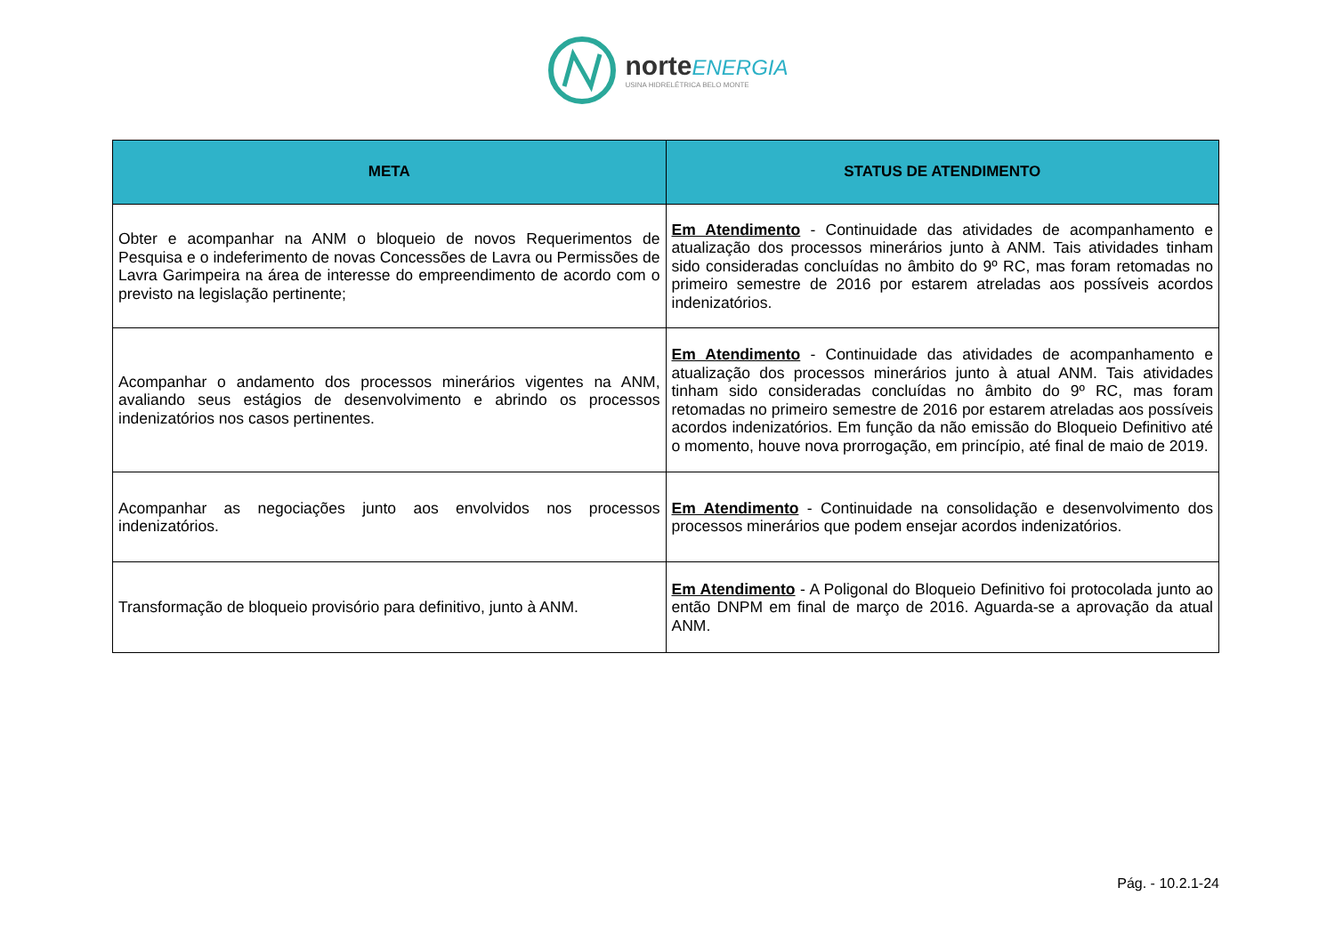norte ENERGIA
USINA HIDRELÉTRICA BELO MONTE
| META | STATUS DE ATENDIMENTO |
| --- | --- |
| Obter e acompanhar na ANM o bloqueio de novos Requerimentos de Pesquisa e o indeferimento de novas Concessões de Lavra ou Permissões de Lavra Garimpeira na área de interesse do empreendimento de acordo com o previsto na legislação pertinente; | Em Atendimento - Continuidade das atividades de acompanhamento e atualização dos processos minerários junto à ANM. Tais atividades tinham sido consideradas concluídas no âmbito do 9º RC, mas foram retomadas no primeiro semestre de 2016 por estarem atreladas aos possíveis acordos indenizatórios. |
| Acompanhar o andamento dos processos minerários vigentes na ANM, avaliando seus estágios de desenvolvimento e abrindo os processos indenizatórios nos casos pertinentes. | Em Atendimento - Continuidade das atividades de acompanhamento e atualização dos processos minerários junto à atual ANM. Tais atividades tinham sido consideradas concluídas no âmbito do 9º RC, mas foram retomadas no primeiro semestre de 2016 por estarem atreladas aos possíveis acordos indenizatórios. Em função da não emissão do Bloqueio Definitivo até o momento, houve nova prorrogação, em princípio, até final de maio de 2019. |
| Acompanhar as negociações junto aos envolvidos nos processos indenizatórios. | Em Atendimento - Continuidade na consolidação e desenvolvimento dos processos minerários que podem ensejar acordos indenizatórios. |
| Transformação de bloqueio provisório para definitivo, junto à ANM. | Em Atendimento - A Poligonal do Bloqueio Definitivo foi protocolada junto ao então DNPM em final de março de 2016. Aguarda-se a aprovação da atual ANM. |
Pág. - 10.2.1-24